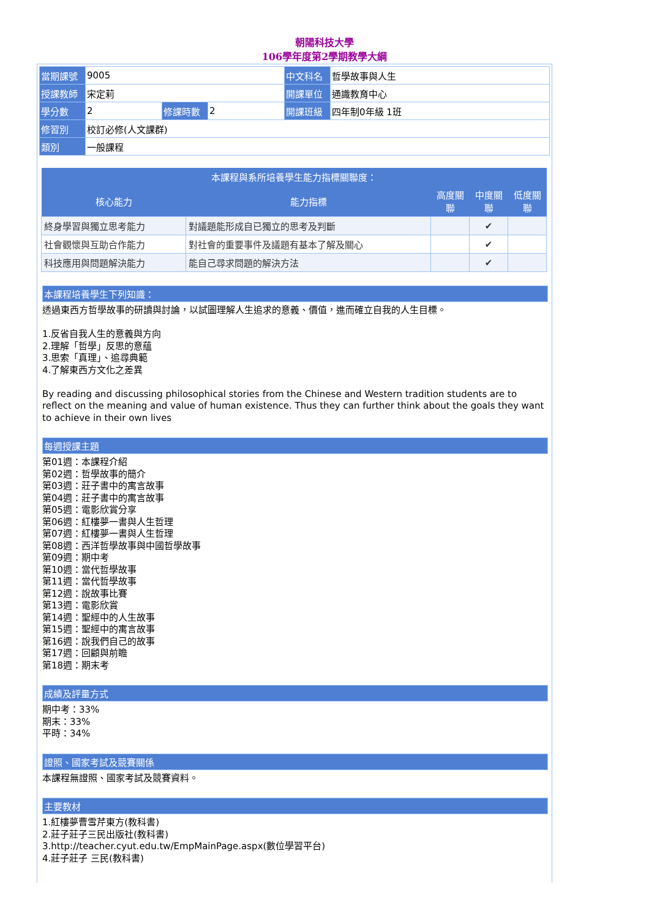朝陽科技大學
106學年度第2學期教學大綱
| 當期課號 | 9005 | | | 中文科名 | 哲學故事與人生 |
| 授課教師 | 宋定莉 | | | 開課單位 | 通識教育中心 |
| 學分數 | 2 | 修課時數 | 2 | 開課班級 | 四年制0年級 1班 |
| 修習別 | 校訂必修(人文課群) | | | | |
| 類別 | 一般課程 | | | | |
| 本課程與系所培養學生能力指標關聯度： | | | | |
| --- | --- | --- | --- | --- |
| 核心能力 | 能力指標 | 高度關聯 | 中度關聯 | 低度關聯 |
| 終身學習與獨立思考能力 | 對議題能形成自已獨立的思考及判斷 | | ✔ | |
| 社會觀懷與互助合作能力 | 對社會的重要事件及議題有基本了解及關心 | | ✔ | |
| 科技應用與問題解決能力 | 能自己尋求問題的解決方法 | | ✔ | |
本課程培養學生下列知識：
透過東西方哲學故事的研讀與討論，以試圖理解人生追求的意義、價值，進而確立自我的人生目標。
1.反省自我人生的意義與方向
2.理解「哲學」反思的意蘊
3.思索「真理」、追尋典範
4.了解東西方文化之差異
By reading and discussing philosophical stories from the Chinese and Western tradition students are to reflect on the meaning and value of human existence. Thus they can further think about the goals they want to achieve in their own lives
每週授課主題
第01週：本課程介紹
第02週：哲學故事的簡介
第03週：莊子書中的寓言故事
第04週：莊子書中的寓言故事
第05週：電影欣賞分享
第06週：紅樓夢一書與人生哲理
第07週：紅樓夢一書與人生哲理
第08週：西洋哲學故事與中國哲學故事
第09週：期中考
第10週：當代哲學故事
第11週：當代哲學故事
第12週：說故事比賽
第13週：電影欣賞
第14週：聖經中的人生故事
第15週：聖經中的寓言故事
第16週：說我們自己的故事
第17週：回顧與前瞻
第18週：期末考
成績及評量方式
期中考：33%
期末：33%
平時：34%
證照、國家考試及競賽關係
本課程無證照、國家考試及競賽資料。
主要教材
1.紅樓夢曹雪芹東方(教科書)
2.莊子莊子三民出版社(教科書)
3.http://teacher.cyut.edu.tw/EmpMainPage.aspx(數位學習平台)
4.莊子莊子 三民(教科書)